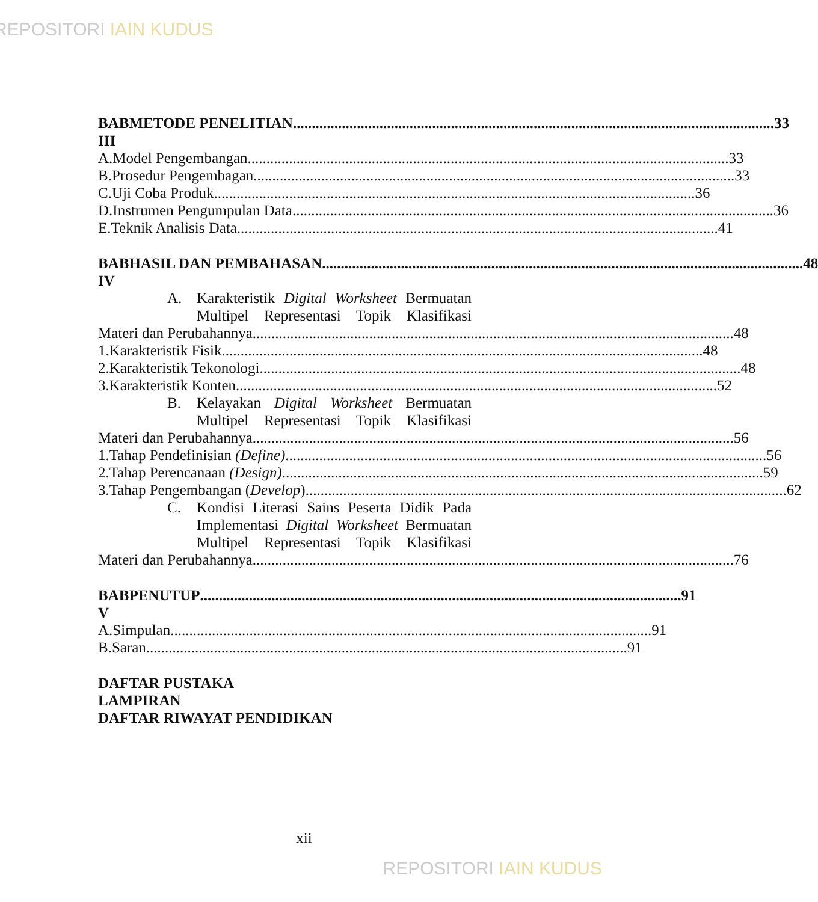REPOSITORI IAIN KUDUS
BAB III METODE PENELITIAN 33
A. Model Pengembangan 33
B. Prosedur Pengembagan 33
C. Uji Coba Produk 36
D. Instrumen Pengumpulan Data 36
E. Teknik Analisis Data 41
BAB IV HASIL DAN PEMBAHASAN 48
A. Karakteristik Digital Worksheet Bermuatan
Multipel Representasi Topik Klasifikasi
Materi dan Perubahannya 48
1. Karakteristik Fisik 48
2. Karakteristik Tekonologi 48
3. Karakteristik Konten 52
B. Kelayakan Digital Worksheet Bermuatan
Multipel Representasi Topik Klasifikasi
Materi dan Perubahannya 56
1. Tahap Pendefinisian (Define) 56
2. Tahap Perencanaan (Design) 59
3. Tahap Pengembangan (Develop) 62
C. Kondisi Literasi Sains Peserta Didik Pada
Implementasi Digital Worksheet Bermuatan
Multipel Representasi Topik Klasifikasi
Materi dan Perubahannya 76
BAB V PENUTUP 91
A. Simpulan 91
B. Saran 91
DAFTAR PUSTAKA
LAMPIRAN
DAFTAR RIWAYAT PENDIDIKAN
xii
REPOSITORI IAIN KUDUS